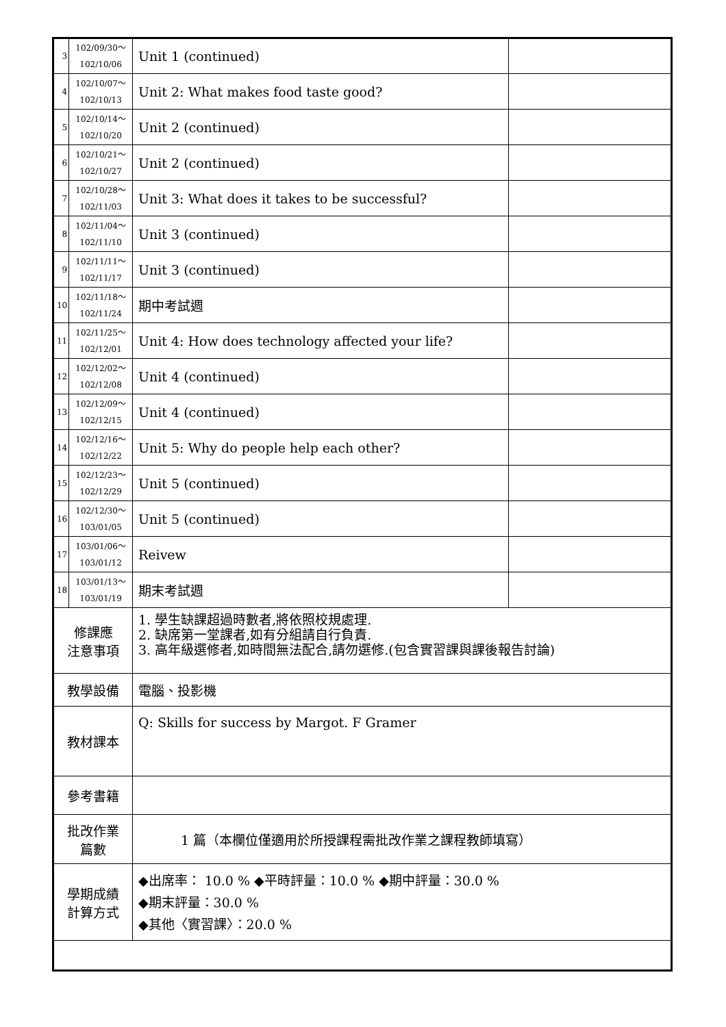| 3 | 102/09/30～ 102/10/06 | Unit 1 (continued) | |
| 4 | 102/10/07～ 102/10/13 | Unit 2: What makes food taste good? | |
| 5 | 102/10/14～ 102/10/20 | Unit 2 (continued) | |
| 6 | 102/10/21～ 102/10/27 | Unit 2 (continued) | |
| 7 | 102/10/28～ 102/11/03 | Unit 3: What does it takes to be successful? | |
| 8 | 102/11/04～ 102/11/10 | Unit 3 (continued) | |
| 9 | 102/11/11～ 102/11/17 | Unit 3 (continued) | |
| 10 | 102/11/18～ 102/11/24 | 期中考試週 | |
| 11 | 102/11/25～ 102/12/01 | Unit 4: How does technology affected your life? | |
| 12 | 102/12/02～ 102/12/08 | Unit 4 (continued) | |
| 13 | 102/12/09～ 102/12/15 | Unit 4 (continued) | |
| 14 | 102/12/16～ 102/12/22 | Unit 5: Why do people help each other? | |
| 15 | 102/12/23～ 102/12/29 | Unit 5 (continued) | |
| 16 | 102/12/30～ 103/01/05 | Unit 5 (continued) | |
| 17 | 103/01/06～ 103/01/12 | Reivew | |
| 18 | 103/01/13～ 103/01/19 | 期末考試週 | |
| 修課應 注意事項 | | 1. 學生缺課超過時數者,將依照校規處理. 2. 缺席第一堂課者,如有分組請自行負責. 3. 高年級選修者,如時間無法配合,請勿選修.(包含實習課與課後報告討論) | |
| 教學設備 | | 電腦、投影機 | |
| 教材課本 | | Q: Skills for success by Margot. F Gramer | |
| 參考書籍 | | | |
| 批改作業 篇數 | | 1 篇（本欄位僅適用於所授課程需批改作業之課程教師填寫） | |
| 學期成績 計算方式 | | ◆出席率： 10.0 % ◆平時評量：10.0 % ◆期中評量：30.0 % ◆期末評量：30.0 % ◆其他〈實習課〉：20.0 % | |